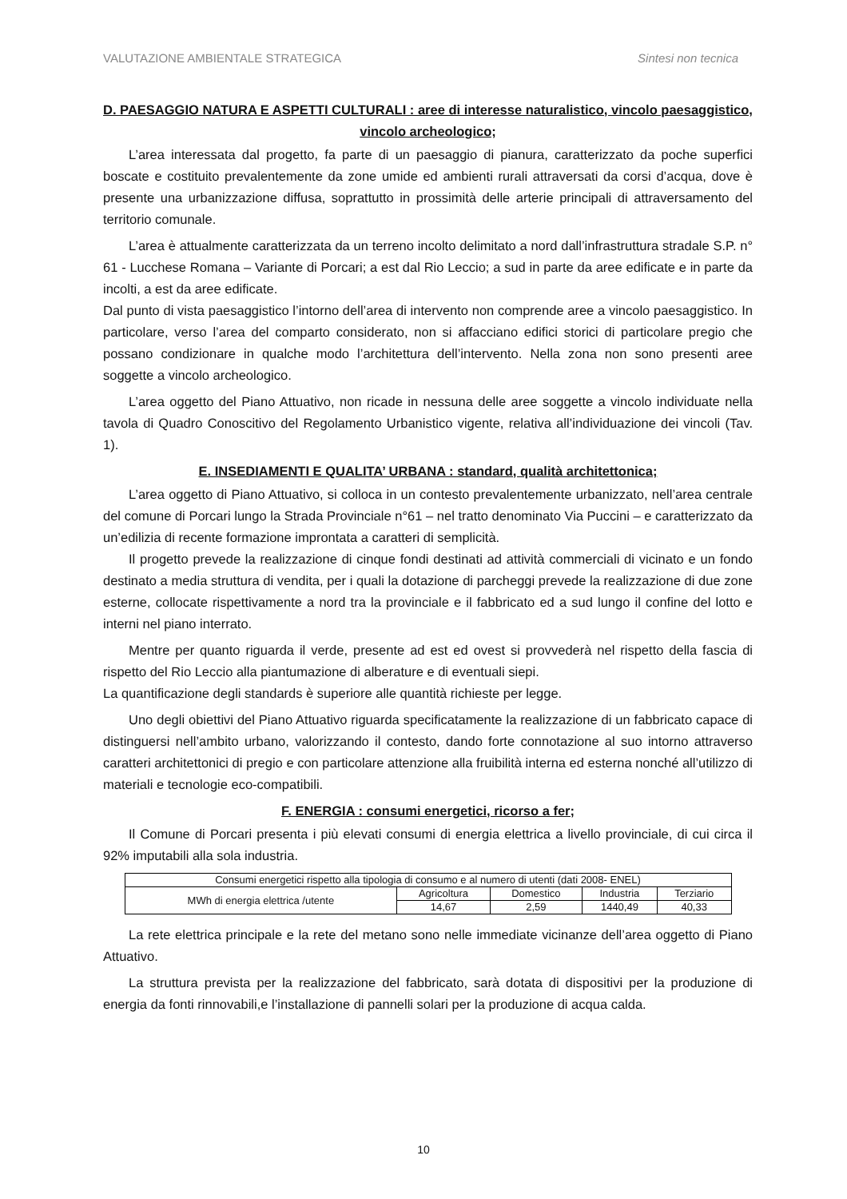VALUTAZIONE AMBIENTALE STRATEGICA Sintesi non tecnica
D. PAESAGGIO NATURA E ASPETTI CULTURALI : aree di interesse naturalistico, vincolo paesaggistico, vincolo archeologico;
L’area interessata dal progetto, fa parte di un paesaggio di pianura, caratterizzato da poche superfici boscate e costituito prevalentemente da zone umide ed ambienti rurali attraversati da corsi d’acqua, dove è presente una urbanizzazione diffusa, soprattutto in prossimità delle arterie principali di attraversamento del territorio comunale.
L’area è attualmente caratterizzata da un terreno incolto delimitato a nord dall’infrastruttura stradale S.P. n° 61 - Lucchese Romana – Variante di Porcari; a est dal Rio Leccio; a sud in parte da aree edificate e in parte da incolti, a est da aree edificate.
Dal punto di vista paesaggistico l’intorno dell’area di intervento non comprende aree a vincolo paesaggistico. In particolare, verso l’area del comparto considerato, non si affacciano edifici storici di particolare pregio che possano condizionare in qualche modo l’architettura dell’intervento. Nella zona non sono presenti aree soggette a vincolo archeologico.
L’area oggetto del Piano Attuativo, non ricade in nessuna delle aree soggette a vincolo individuate nella tavola di Quadro Conoscitivo del Regolamento Urbanistico vigente, relativa all’individuazione dei vincoli (Tav. 1).
E. INSEDIAMENTI E QUALITA’ URBANA : standard, qualità architettonica;
L’area oggetto di Piano Attuativo, si colloca in un contesto prevalentemente urbanizzato, nell’area centrale del comune di Porcari lungo la Strada Provinciale n°61 – nel tratto denominato Via Puccini – e caratterizzato da un’edilizia di recente formazione improntata a caratteri di semplicità.
Il progetto prevede la realizzazione di cinque fondi destinati ad attività commerciali di vicinato e un fondo destinato a media struttura di vendita, per i quali la dotazione di parcheggi prevede la realizzazione di due zone esterne, collocate rispettivamente a nord tra la provinciale e il fabbricato ed a sud lungo il confine del lotto e interni nel piano interrato.
Mentre per quanto riguarda il verde, presente ad est ed ovest si provvederà nel rispetto della fascia di rispetto del Rio Leccio alla piantumazione di alberature e di eventuali siepi.
La quantificazione degli standards è superiore alle quantità richieste per legge.
Uno degli obiettivi del Piano Attuativo riguarda specificatamente la realizzazione di un fabbricato capace di distinguersi nell’ambito urbano, valorizzando il contesto, dando forte connotazione al suo intorno attraverso caratteri architettonici di pregio e con particolare attenzione alla fruibilità interna ed esterna nonché all’utilizzo di materiali e tecnologie eco-compatibili.
F. ENERGIA : consumi energetici, ricorso a fer;
Il Comune di Porcari presenta i più elevati consumi di energia elettrica a livello provinciale, di cui circa il 92% imputabili alla sola industria.
| Consumi energetici rispetto alla tipologia di consumo e al numero di utenti (dati 2008- ENEL) | | | | |
| MWh di energia elettrica /utente | Agricoltura | Domestico | Industria | Terziario |
| | 14,67 | 2,59 | 1440,49 | 40,33 |
La rete elettrica principale e la rete del metano sono nelle immediate vicinanze dell’area oggetto di Piano Attuativo.
La struttura prevista per la realizzazione del fabbricato, sarà dotata di dispositivi per la produzione di energia da fonti rinnovabili,e l’installazione di pannelli solari per la produzione di acqua calda.
10